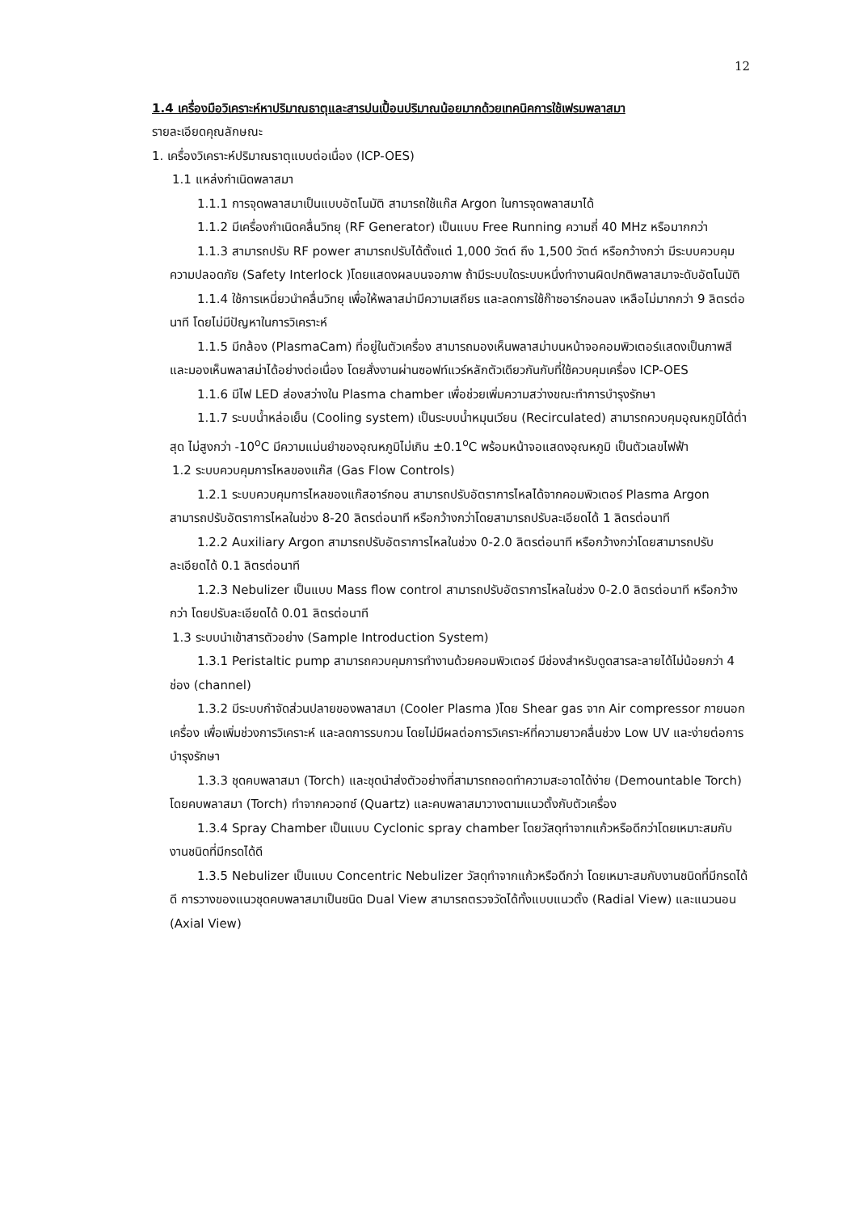12
1.4 เครื่องมือวิเคราะห์หาปริมาณธาตุและสารปนเปื้อนปริมาณน้อยมากด้วยเทคนิคการใช้เฟรมพลาสมา
รายละเอียดคุณลักษณะ
1. เครื่องวิเคราะห์ปริมาณธาตุแบบต่อเนื่อง (ICP-OES)
1.1 แหล่งกำเนิดพลาสมา
1.1.1 การจุดพลาสมาเป็นแบบอัตโนมัติ สามารถใช้แก๊ส Argon ในการจุดพลาสมาได้
1.1.2 มีเครื่องกำเนิดคลื่นวิทยุ (RF Generator) เป็นแบบ Free Running ความถี่ 40 MHz หรือมากกว่า
1.1.3 สามารถปรับ RF power สามารถปรับได้ตั้งแต่ 1,000 วัตต์ ถึง 1,500 วัตต์ หรือกว้างกว่า มีระบบควบคุมความปลอดภัย (Safety Interlock )โดยแสดงผลบนจอภาพ ถ้ามีระบบใดระบบหนึ่งทำงานผิดปกติพลาสมาจะดับอัตโนมัติ
1.1.4 ใช้การเหนี่ยวนำคลื่นวิทยุ เพื่อให้พลาสม่ามีความเสถียร และลดการใช้ก๊าซอาร์กอนลง เหลือไม่มากกว่า 9 ลิตรต่อนาที โดยไม่มีปัญหาในการวิเคราะห์
1.1.5 มีกล้อง (PlasmaCam) ที่อยู่ในตัวเครื่อง สามารถมองเห็นพลาสม่าบนหน้าจอคอมพิวเตอร์แสดงเป็นภาพสี และมองเห็นพลาสม่าได้อย่างต่อเนื่อง โดยสั่งงานผ่านซอฟท์แวร์หลักตัวเดียวกันกับที่ใช้ควบคุมเครื่อง ICP-OES
1.1.6 มีไฟ LED ส่องสว่างใน Plasma chamber เพื่อช่วยเพิ่มความสว่างขณะทำการบำรุงรักษา
1.1.7 ระบบน้ำหล่อเย็น (Cooling system) เป็นระบบน้ำหมุนเวียน (Recirculated) สามารถควบคุมอุณหภูมิได้ต่ำสุด ไม่สูงกว่า -10<sup>o</sup>C มีความแม่นยำของอุณหภูมิไม่เกิน ±0.1<sup>o</sup>C พร้อมหน้าจอแสดงอุณหภูมิ เป็นตัวเลขไฟฟ้า
1.2 ระบบควบคุมการไหลของแก๊ส (Gas Flow Controls)
1.2.1 ระบบควบคุมการไหลของแก๊สอาร์กอน สามารถปรับอัตราการไหลได้จากคอมพิวเตอร์ Plasma Argon สามารถปรับอัตราการไหลในช่วง 8-20 ลิตรต่อนาที หรือกว้างกว่าโดยสามารถปรับละเอียดได้ 1 ลิตรต่อนาที
1.2.2 Auxiliary Argon สามารถปรับอัตราการไหลในช่วง 0-2.0 ลิตรต่อนาที หรือกว้างกว่าโดยสามารถปรับละเอียดได้ 0.1 ลิตรต่อนาที
1.2.3 Nebulizer เป็นแบบ Mass flow control สามารถปรับอัตราการไหลในช่วง 0-2.0 ลิตรต่อนาที หรือกว้างกว่า โดยปรับละเอียดได้ 0.01 ลิตรต่อนาที
1.3 ระบบนำเข้าสารตัวอย่าง (Sample Introduction System)
1.3.1 Peristaltic pump สามารถควบคุมการทำงานด้วยคอมพิวเตอร์ มีช่องสำหรับดูดสารละลายได้ไม่น้อยกว่า 4 ช่อง (channel)
1.3.2 มีระบบกำจัดส่วนปลายของพลาสมา (Cooler Plasma )โดย Shear gas จาก Air compressor ภายนอกเครื่อง เพื่อเพิ่มช่วงการวิเคราะห์ และลดการรบกวน โดยไม่มีผลต่อการวิเคราะห์ที่ความยาวคลื่นช่วง Low UV และง่ายต่อการบำรุงรักษา
1.3.3 ชุดคบพลาสมา (Torch) และชุดนำส่งตัวอย่างที่สามารถถอดทำความสะอาดได้ง่าย (Demountable Torch) โดยคบพลาสมา (Torch) ทำจากควอทซ์ (Quartz) และคบพลาสมาวางตามแนวตั้งกับตัวเครื่อง
1.3.4 Spray Chamber เป็นแบบ Cyclonic spray chamber โดยวัสดุทำจากแก้วหรือดีกว่าโดยเหมาะสมกับงานชนิดที่มีกรดได้ดี
1.3.5 Nebulizer เป็นแบบ Concentric Nebulizer วัสดุทำจากแก้วหรือดีกว่า โดยเหมาะสมกับงานชนิดที่มีกรดได้ดี การวางของแนวชุดคบพลาสมาเป็นชนิด Dual View สามารถตรวจวัดได้ทั้งแบบแนวตั้ง (Radial View) และแนวนอน (Axial View)